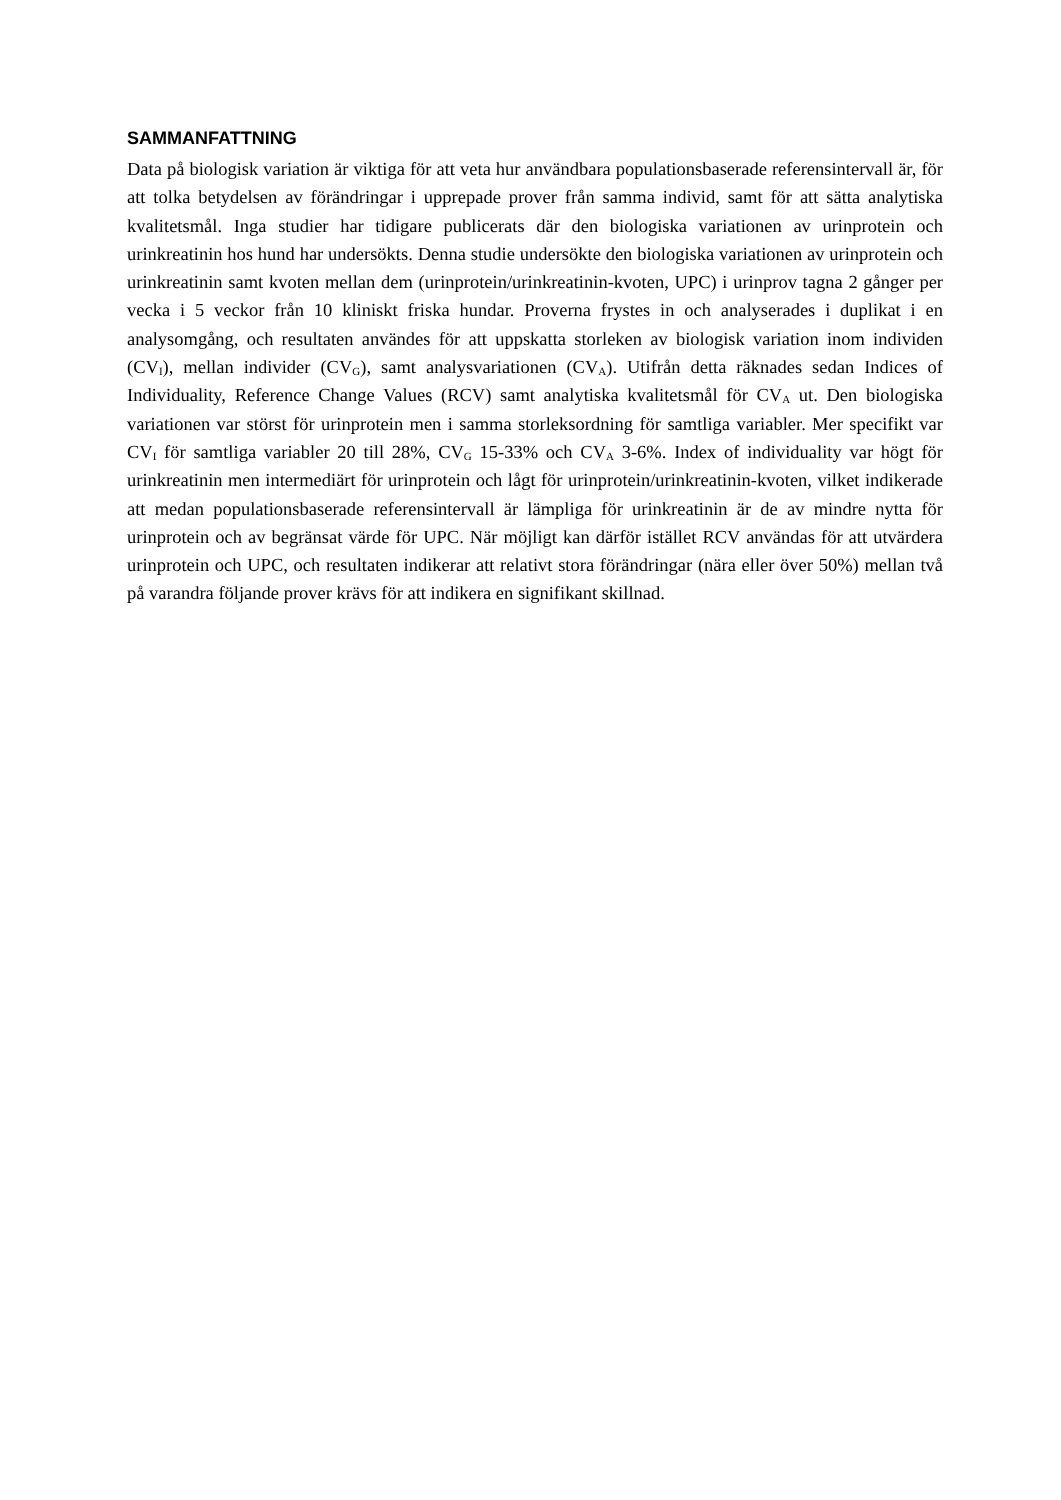SAMMANFATTNING
Data på biologisk variation är viktiga för att veta hur användbara populationsbaserade referensintervall är, för att tolka betydelsen av förändringar i upprepade prover från samma individ, samt för att sätta analytiska kvalitetsmål. Inga studier har tidigare publicerats där den biologiska variationen av urinprotein och urinkreatinin hos hund har undersökts. Denna studie undersökte den biologiska variationen av urinprotein och urinkreatinin samt kvoten mellan dem (urinprotein/urinkreatinin-kvoten, UPC) i urinprov tagna 2 gånger per vecka i 5 veckor från 10 kliniskt friska hundar. Proverna frystes in och analyserades i duplikat i en analysomgång, och resultaten användes för att uppskatta storleken av biologisk variation inom individen (CV<sub>I</sub>), mellan individer (CV<sub>G</sub>), samt analysvariationen (CV<sub>A</sub>). Utifrån detta räknades sedan Indices of Individuality, Reference Change Values (RCV) samt analytiska kvalitetsmål för CV<sub>A</sub> ut. Den biologiska variationen var störst för urinprotein men i samma storleksordning för samtliga variabler. Mer specifikt var CV<sub>I</sub> för samtliga variabler 20 till 28%, CV<sub>G</sub> 15-33% och CV<sub>A</sub> 3-6%. Index of individuality var högt för urinkreatinin men intermediärt för urinprotein och lågt för urinprotein/urinkreatinin-kvoten, vilket indikerade att medan populationsbaserade referensintervall är lämpliga för urinkreatinin är de av mindre nytta för urinprotein och av begränsat värde för UPC. När möjligt kan därför istället RCV användas för att utvärdera urinprotein och UPC, och resultaten indikerar att relativt stora förändringar (nära eller över 50%) mellan två på varandra följande prover krävs för att indikera en signifikant skillnad.